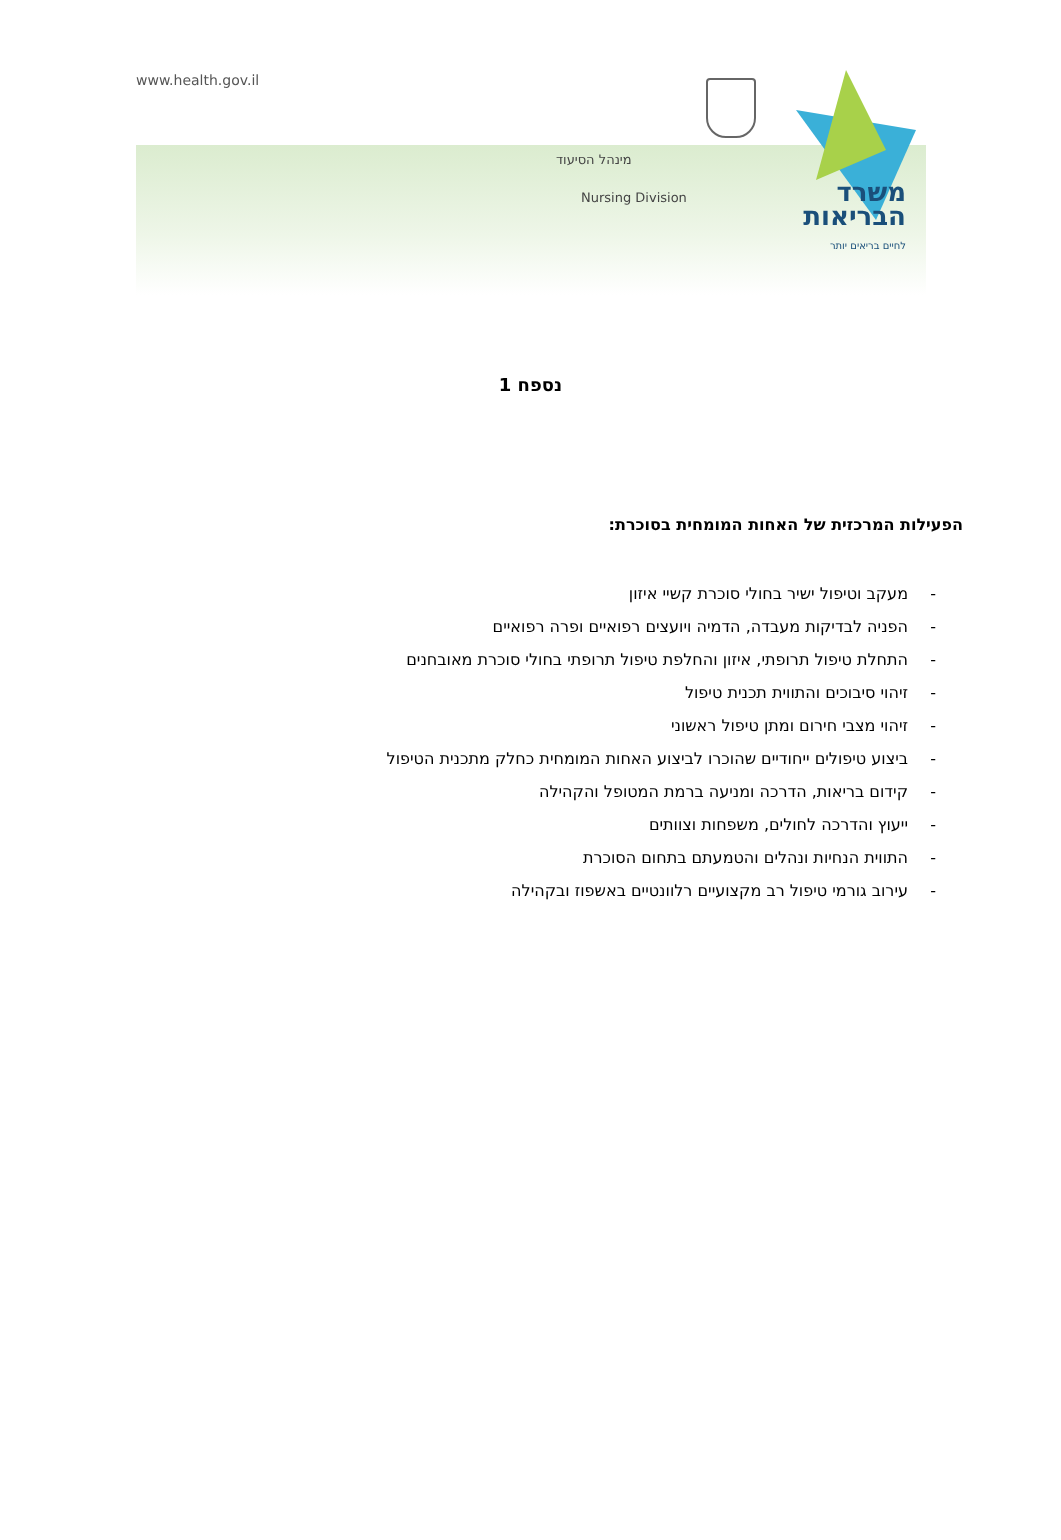www.health.gov.il
מינהל הסיעוד
Nursing Division
משרד
הבריאות
לחיים בריאים יותר
נספח 1
הפעילות המרכזית של האחות המומחית בסוכרת:
- מעקב וטיפול ישיר בחולי סוכרת קשיי איזון
- הפניה לבדיקות מעבדה, הדמיה ויועצים רפואיים ופרה רפואיים
- התחלת טיפול תרופתי, איזון והחלפת טיפול תרופתי בחולי סוכרת מאובחנים
- זיהוי סיבוכים והתווית תכנית טיפול
- זיהוי מצבי חירום ומתן טיפול ראשוני
- ביצוע טיפולים ייחודיים שהוכרו לביצוע האחות המומחית כחלק מתכנית הטיפול
- קידום בריאות, הדרכה ומניעה ברמת המטופל והקהילה
- ייעוץ והדרכה לחולים, משפחות וצוותים
- התווית הנחיות ונהלים והטמעתם בתחום הסוכרת
- עירוב גורמי טיפול רב מקצועיים רלוונטיים באשפוז ובקהילה